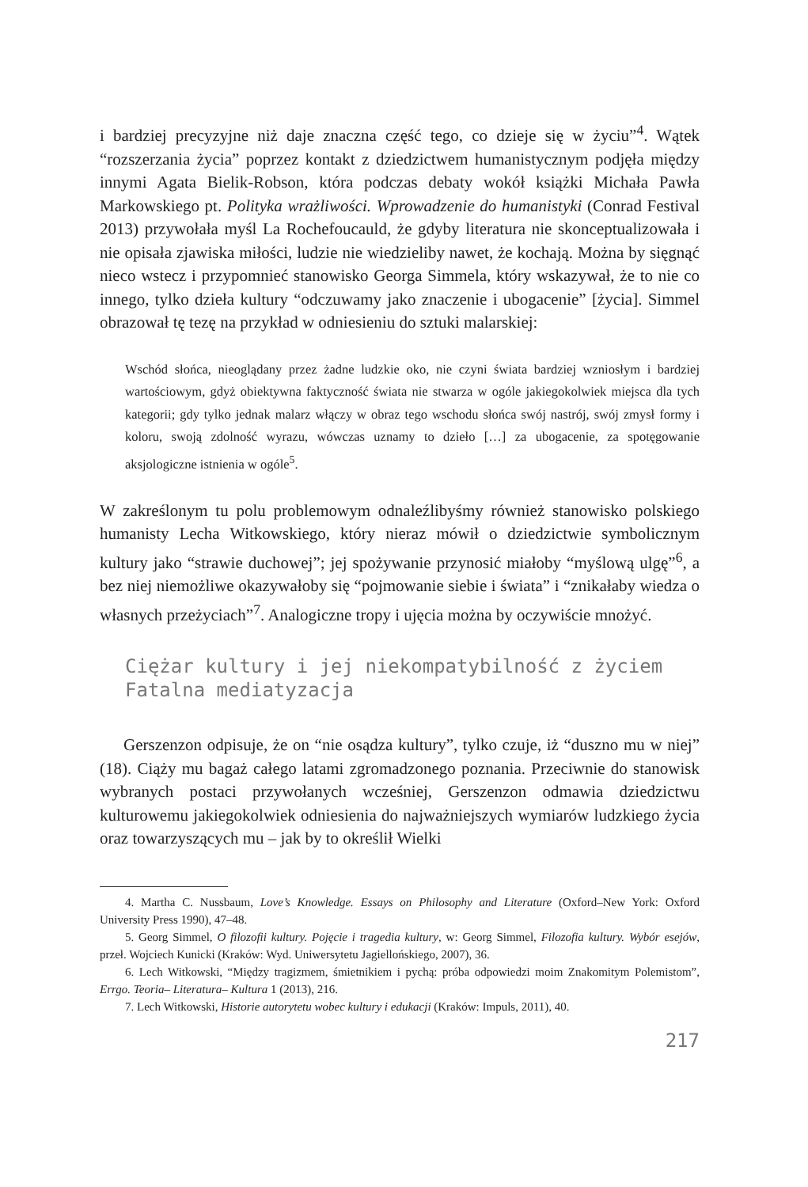i bardziej precyzyjne niż daje znaczna część tego, co dzieje się w życiu”<sup>4</sup>. Wątek “rozszerzania życia” poprzez kontakt z dziedzictwem humanistycznym podjęła między innymi Agata Bielik-Robson, która podczas debaty wokół książki Michała Pawła Markowskiego pt. Polityka wrażliwości. Wprowadzenie do humanistyki (Conrad Festival 2013) przywołała myśl La Rochefoucauld, że gdyby literatura nie skonceptualizowała i nie opisała zjawiska miłości, ludzie nie wiedzieliby nawet, że kochają. Można by sięgnąć nieco wstecz i przypomnieć stanowisko Georga Simmela, który wskazywał, że to nie co innego, tylko dzieła kultury “odczuwamy jako znaczenie i ubogacenie” [życia]. Simmel obrazował tę tezę na przykład w odniesieniu do sztuki malarskiej:
Wschód słońca, nieoglądany przez żadne ludzkie oko, nie czyni świata bardziej wzniosłym i bardziej wartościowym, gdyż obiektywna faktyczność świata nie stwarza w ogóle jakiegokolwiek miejsca dla tych kategorii; gdy tylko jednak malarz włączy w obraz tego wschodu słońca swój nastrój, swój zmysł formy i koloru, swoją zdolność wyrazu, wówczas uznamy to dzieło […] za ubogacenie, za spotęgowanie aksjologiczne istnienia w ogóle<sup>5</sup>.
W zakreślonym tu polu problemowym odnaleźlibyśmy również stanowisko polskiego humanisty Lecha Witkowskiego, który nieraz mówił o dziedzictwie symbolicznym kultury jako “strawie duchowej”; jej spożywanie przynosić miałoby “myślową ulgę”<sup>6</sup>, a bez niej niemożliwe okazywałoby się “pojmowanie siebie i świata” i “znikałaby wiedza o własnych przeżyciach”<sup>7</sup>. Analogiczne tropy i ujęcia można by oczywiście mnożyć.
Ciężar kultury i jej niekompatybilność z życiem
Fatalna mediatyzacja
Gerszenzon odpisuje, że on “nie osądza kultury”, tylko czuje, iż “duszno mu w niej” (18). Ciąży mu bagaż całego latami zgromadzonego poznania. Przeciwnie do stanowisk wybranych postaci przywołanych wcześniej, Gerszenzon odmawia dziedzictwu kulturowemu jakiegokolwiek odniesienia do najważniejszych wymiarów ludzkiego życia oraz towarzyszących mu – jak by to określił Wielki
4. Martha C. Nussbaum, Love’s Knowledge. Essays on Philosophy and Literature (Oxford–New York: Oxford University Press 1990), 47–48.
5. Georg Simmel, O filozofii kultury. Pojęcie i tragedia kultury, w: Georg Simmel, Filozofia kultury. Wybór esejów, przeł. Wojciech Kunicki (Kraków: Wyd. Uniwersytetu Jagiellońskiego, 2007), 36.
6. Lech Witkowski, “Między tragizmem, śmietnikiem i pychą: próba odpowiedzi moim Znakomitym Polemistom”, Errgo. Teoria– Literatura– Kultura 1 (2013), 216.
7. Lech Witkowski, Historie autorytetu wobec kultury i edukacji (Kraków: Impuls, 2011), 40.
217